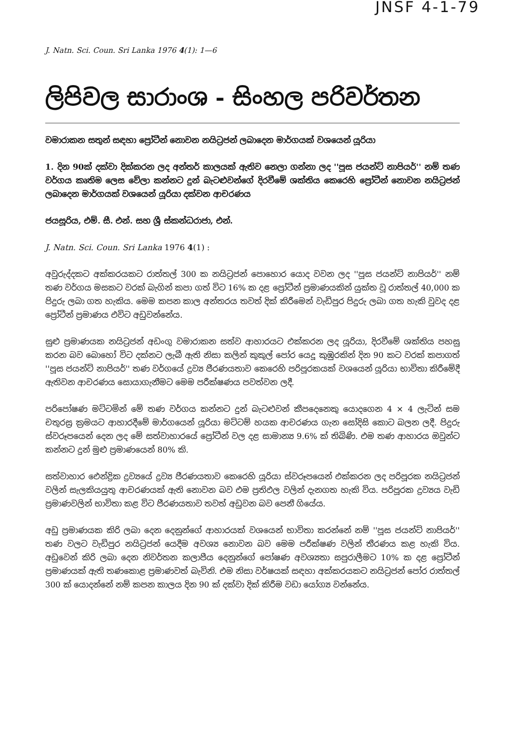JNSF 4-1-79
J. Natn. Sci. Coun. Sri Lanka 1976 4(1): 1—6
ලිපිවල සාරාංශ - සිංහල පරිවර්තන
වමාරාකන සතුන් සඳහා ප්‍රෝටීන් නොවන නයිට්‍රජන් ලබාදෙන මාර්ගයක් වශයෙන් යූරියා
1. දින 90ක් දක්වා දික්කරන ලද අන්තර් කාලයක් ඇතිව නෙලා ගන්නා ලද ''පූස ජයන්ට් නාපියර්'' නම් තණ වර්ගය කෘතිම ලෙස වේලා කන්නට දුන් බැටළුවන්ගේ දිරවීමේ ශක්තිය කෙරෙහි ප්‍රෝටීන් නොවන නයිට්‍රජන් ලබාදෙන මාර්ගයක් වශයෙන් යූරියා දක්වන ආචරණය
ජයසූරිය, එම්. සී. එන්. සහ ශ්‍රී ස්කන්ධරාජා, එන්.
J. Natn. Sci. Coun. Sri Lanka 1976 4(1) :
අවුරුද්දකට අක්කරයකට රාත්තල් 300 ක නයිට්‍රජන් පොහොර යොද වවන ලද ''පූස ජයන්ට් නාපියර්'' නම් තණ වර්ගය මසකට වරක් බැගින් කපා ගත් විට 16% ක දළ ප්‍රෝටීන් ප්‍රමාණයකින් යුක්ත වූ රාත්තල් 40,000 ක පිදුරු ලබා ගත හැකිය. මෙම කපන කාල අන්තරය තවත් දික් කිරීමෙන් වැඩිපුර පිදුරු ලබා ගත හැකි වුවද දළ ප්‍රෝටීන් ප්‍රමාණය එවිට අඩුවන්නේය.
සුළු ප්‍රමාණයක නයිට්‍රජන් අඩංගු වමාරාකන සත්ව ආහාරයට එක්කරන ලද යූරියා, දිරවීමේ ශක්තිය පහසු කරන බව බොහෝ විට දක්නට ලැබී ඇති නිසා කලින් කුකුල් පෝර යෙදූ කුඹුරකින් දින 90 කට වරක් කපාගත් ''පූස ජයන්ට් නාපියර්'' තණ වර්ගයේ ද්‍රව්‍ය ජීරණයතාව කෙරෙහි පරිපූරකයක් වශයෙන් යූරියා භාවිතා කිරීමේදී ඇතිවන ආචරණය සොයාගැනීමට මෙම පරීක්ෂණය පවත්වන ලදී.
පරිපෝෂණ මට්ටමින් මේ තණ වර්ගය කන්නට දුන් බැටළුවන් කීපදෙනෙකු යොදගෙන 4 × 4 ලැටින් සම චතුරස්‍ර ක්‍රමයට ආහාරදීමේ මාර්ගයෙන් යූරියා මට්ටම් හයක ආචරණය ගැන සෝදිසි කොට බලන ලදී. පිදුරු ස්වරූපයෙන් දෙන ලද මේ සත්වාහාරයේ ප්‍රෝටීන් වල දළ සාමාන්‍ය 9.6% ක් තිබිණි. එම තණ ආහාරය ඔවුන්ට කන්නට දුන් මුළු ප්‍රමාණයෙන් 80% කි.
සත්වාහාර ඓන්ද්‍රික ද්‍රව්‍යයේ ද්‍රව්‍ය ජීරණයතාව කෙරෙහි යූරියා ස්වරූපයෙන් එක්කරන ලද පරිපූරක නයිට්‍රජන් වලින් සැලකියයුතු ආචරණයක් ඇති නොවන බව එම ප්‍රතිඵල වලින් දැනගත හැකි විය. පරිපූරක ද්‍රව්‍යය වැඩි ප්‍රමාණවලින් භාවිතා කළ විට ජීරණයතාව තවත් අඩුවන බව පෙනී ගියේය.
අඩු ප්‍රමාණයක කිරි ලබා දෙන දෙනුන්ගේ ආහාරයක් වශයෙන් භාවිතා කරන්නේ නම් ''පූස ජයන්ට් නාපියර්'' තණ වලට වැඩිපුර නයිට්‍රජන් යෙදීම අවශ්‍ය නොවන බව මෙම පරීක්ෂණ වලින් තීරණය කළ හැකි විය. අඩුවෙන් කිරි ලබා දෙන නිවර්තන කලාපීය දෙනුන්ගේ පෝෂණ අවශ්‍යතා සපුරාලීමට 10% ක දළ ප්‍රෝටීන් ප්‍රමාණයක් ඇති තණකොළ ප්‍රමාණවත් බැවිනි. එම නිසා වර්ෂයක් සඳහා අක්කරයකට නයිට්‍රජන් පෝර රාත්තල් 300 ක් යොදන්නේ නම් කපන කාලය දින 90 ක් දක්වා දික් කිරීම වඩා යෝග්‍ය වන්නේය.